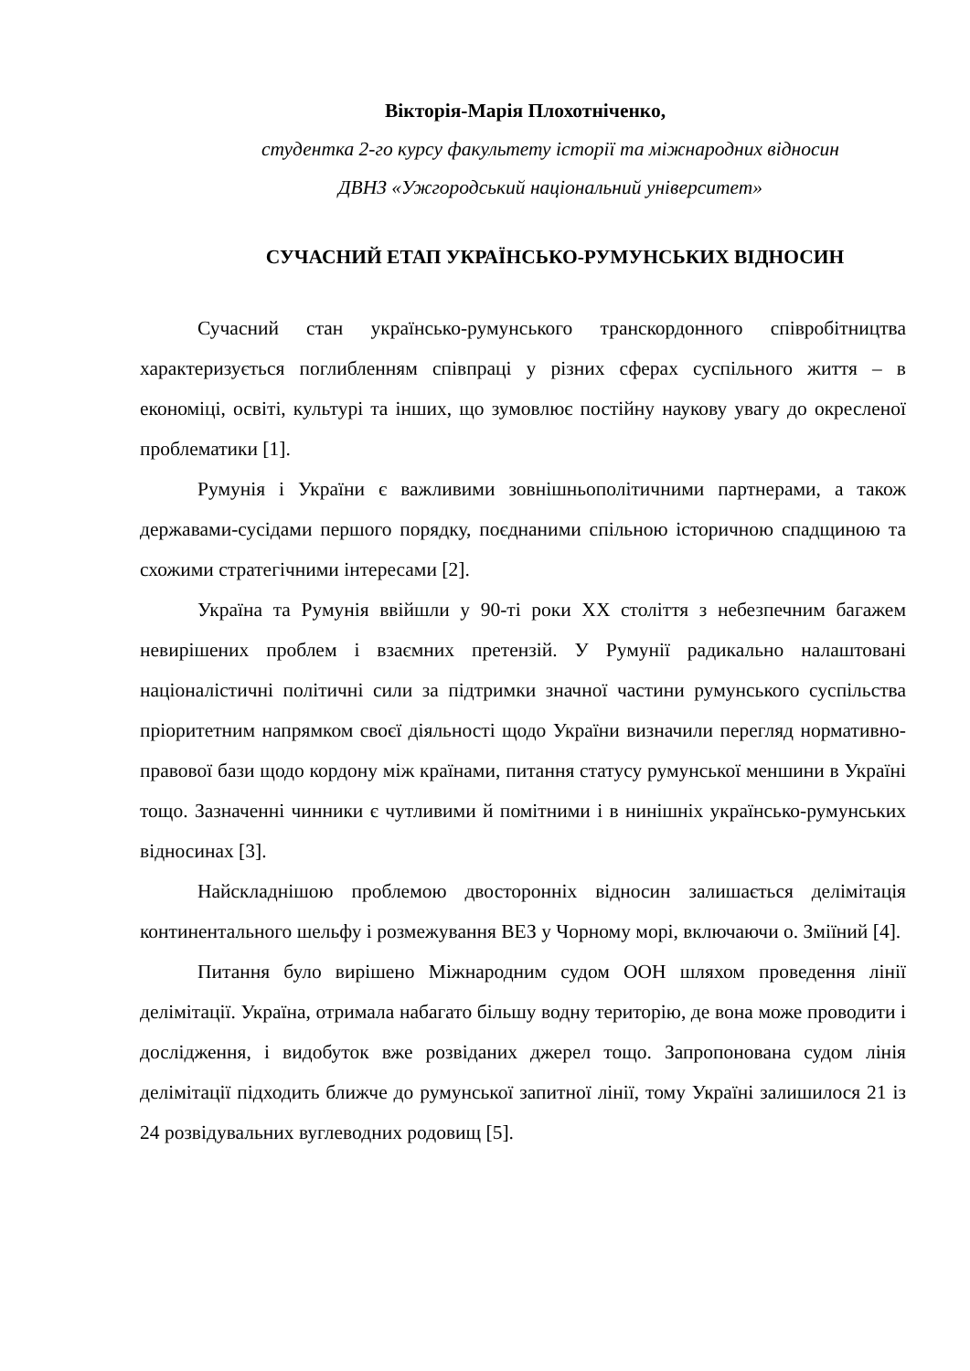Вікторія-Марія Плохотніченко,
студентка 2-го курсу факультету історії та міжнародних відносин
ДВНЗ «Ужгородський національний університет»
СУЧАСНИЙ ЕТАП УКРАЇНСЬКО-РУМУНСЬКИХ ВІДНОСИН
Сучасний стан українсько-румунського транскордонного співробітництва характеризується поглибленням співпраці у різних сферах суспільного життя – в економіці, освіті, культурі та інших, що зумовлює постійну наукову увагу до окресленої проблематики [1].
Румунія і України є важливими зовнішньополітичними партнерами, а також державами-сусідами першого порядку, поєднаними спільною історичною спадщиною та схожими стратегічними інтересами [2].
Україна та Румунія ввійшли у 90-ті роки ХХ століття з небезпечним багажем невирішених проблем і взаємних претензій. У Румунії радикально налаштовані націоналістичні політичні сили за підтримки значної частини румунського суспільства пріоритетним напрямком своєї діяльності щодо України визначили перегляд нормативно-правової бази щодо кордону між країнами, питання статусу румунської меншини в Україні тощо. Зазначенні чинники є чутливими й помітними і в нинішніх українсько-румунських відносинах [3].
Найскладнішою проблемою двосторонніх відносин залишається делімітація континентального шельфу і розмежування ВЕЗ у Чорному морі, включаючи о. Зміїний [4].
Питання було вирішено Міжнародним судом ООН шляхом проведення лінії делімітації. Україна, отримала набагато більшу водну територію, де вона може проводити і дослідження, і видобуток вже розвіданих джерел тощо. Запропонована судом лінія делімітації підходить ближче до румунської запитної лінії, тому Україні залишилося 21 із 24 розвідувальних вуглеводних родовищ [5].